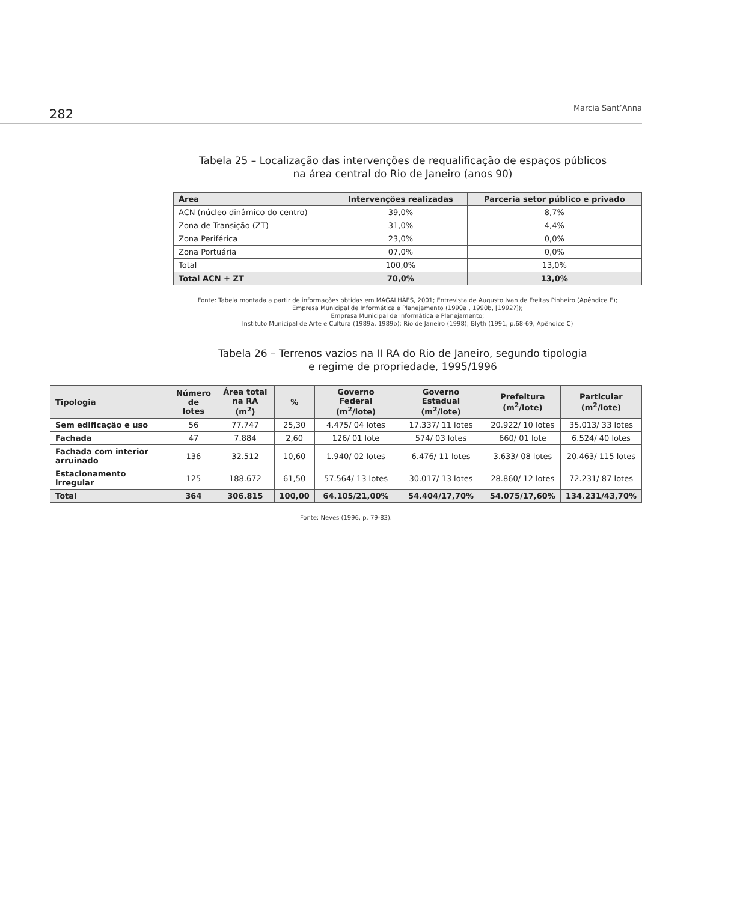282 Marcia Sant’Anna
Tabela 25 – Localização das intervenções de requalificação de espaços públicos
na área central do Rio de Janeiro (anos 90)
| Área | Intervenções realizadas | Parceria setor público e privado |
| --- | --- | --- |
| ACN (núcleo dinâmico do centro) | 39,0% | 8,7% |
| Zona de Transição (ZT) | 31,0% | 4,4% |
| Zona Periférica | 23,0% | 0,0% |
| Zona Portuária | 07,0% | 0,0% |
| Total | 100,0% | 13,0% |
| Total ACN + ZT | 70,0% | 13,0% |
Fonte: Tabela montada a partir de informações obtidas em MAGALHÃES, 2001; Entrevista de Augusto Ivan de Freitas Pinheiro (Apêndice E);
Empresa Municipal de Informática e Planejamento (1990a , 1990b, [1992?]);
Empresa Municipal de Informática e Planejamento;
Instituto Municipal de Arte e Cultura (1989a, 1989b); Rio de Janeiro (1998); Blyth (1991, p.68-69, Apêndice C)
Tabela 26 – Terrenos vazios na II RA do Rio de Janeiro, segundo tipologia
e regime de propriedade, 1995/1996
| Tipologia | Número de lotes | Área total na RA (m<sup>2</sup>) | % | Governo Federal (m<sup>2</sup>/lote) | Governo Estadual (m<sup>2</sup>/lote) | Prefeitura (m<sup>2</sup>/lote) | Particular (m<sup>2</sup>/lote) |
| --- | --- | --- | --- | --- | --- | --- | --- |
| Sem edificação e uso | 56 | 77.747 | 25,30 | 4.475/ 04 lotes | 17.337/ 11 lotes | 20.922/ 10 lotes | 35.013/ 33 lotes |
| Fachada | 47 | 7.884 | 2,60 | 126/ 01 lote | 574/ 03 lotes | 660/ 01 lote | 6.524/ 40 lotes |
| Fachada com interior arruinado | 136 | 32.512 | 10,60 | 1.940/ 02 lotes | 6.476/ 11 lotes | 3.633/ 08 lotes | 20.463/ 115 lotes |
| Estacionamento irregular | 125 | 188.672 | 61,50 | 57.564/ 13 lotes | 30.017/ 13 lotes | 28.860/ 12 lotes | 72.231/ 87 lotes |
| Total | 364 | 306.815 | 100,00 | 64.105/21,00% | 54.404/17,70% | 54.075/17,60% | 134.231/43,70% |
Fonte: Neves (1996, p. 79-83).